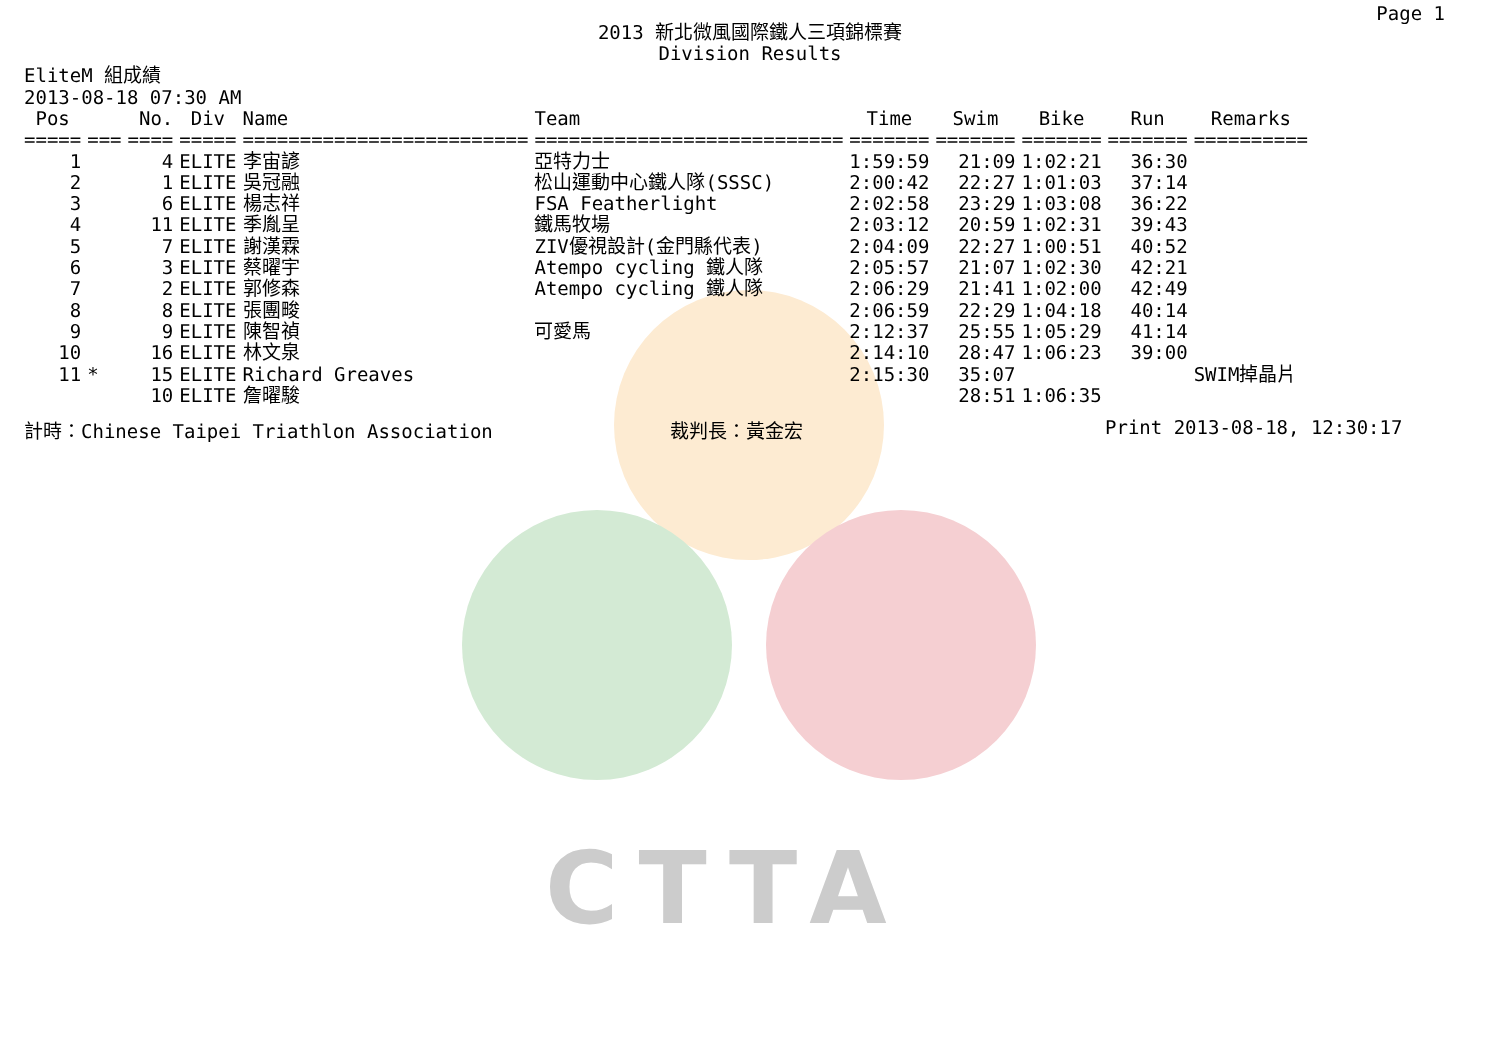CTTA
Page 1
2013 新北微風國際鐵人三項錦標賽
Division Results
EliteM 組成績
2013-08-18 07:30 AM
| Pos | | No. | Div | Name | Team | Time | Swim | Bike | Run | Remarks |
| --- | --- | --- | --- | --- | --- | --- | --- | --- | --- | --- |
| ===== | === | ==== | ===== | ========================= | =========================== | ======= | ======= | ======= | ======= | ========== |
| 1 | | 4 | ELITE | 李宙諺 | 亞特力士 | 1:59:59 | 21:09 | 1:02:21 | 36:30 | |
| 2 | | 1 | ELITE | 吳冠融 | 松山運動中心鐵人隊(SSSC) | 2:00:42 | 22:27 | 1:01:03 | 37:14 | |
| 3 | | 6 | ELITE | 楊志祥 | FSA Featherlight | 2:02:58 | 23:29 | 1:03:08 | 36:22 | |
| 4 | | 11 | ELITE | 季胤呈 | 鐵馬牧場 | 2:03:12 | 20:59 | 1:02:31 | 39:43 | |
| 5 | | 7 | ELITE | 謝漢霖 | ZIV優視設計(金門縣代表) | 2:04:09 | 22:27 | 1:00:51 | 40:52 | |
| 6 | | 3 | ELITE | 蔡曜宇 | Atempo cycling 鐵人隊 | 2:05:57 | 21:07 | 1:02:30 | 42:21 | |
| 7 | | 2 | ELITE | 郭修森 | Atempo cycling 鐵人隊 | 2:06:29 | 21:41 | 1:02:00 | 42:49 | |
| 8 | | 8 | ELITE | 張團畯 | | 2:06:59 | 22:29 | 1:04:18 | 40:14 | |
| 9 | | 9 | ELITE | 陳智禎 | 可愛馬 | 2:12:37 | 25:55 | 1:05:29 | 41:14 | |
| 10 | | 16 | ELITE | 林文泉 | | 2:14:10 | 28:47 | 1:06:23 | 39:00 | |
| 11 | * | 15 | ELITE | Richard Greaves | | 2:15:30 | 35:07 | | | SWIM掉晶片 |
| | | 10 | ELITE | 詹曜駿 | | | 28:51 | 1:06:35 | | |
計時：Chinese Taipei Triathlon Association 裁判長：黃金宏 Print 2013-08-18, 12:30:17